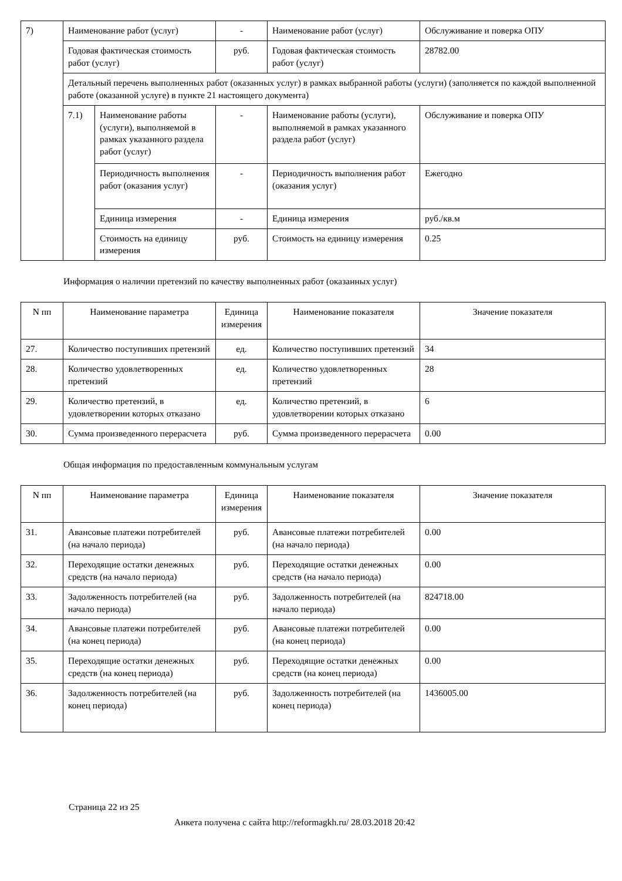| 7) | Наименование работ (услуг) | | - | Наименование работ (услуг) | Обслуживание и поверка ОПУ |
| | Годовая фактическая стоимость работ (услуг) | | руб. | Годовая фактическая стоимость работ (услуг) | 28782.00 |
| | Детальный перечень выполненных работ (оказанных услуг) в рамках выбранной работы (услуги) (заполняется по каждой выполненной работе (оказанной услуге) в пункте 21 настоящего документа) | | | | |
| | 7.1) | Наименование работы (услуги), выполняемой в рамках указанного раздела работ (услуг) | - | Наименование работы (услуги), выполняемой в рамках указанного раздела работ (услуг) | Обслуживание и поверка ОПУ |
| | | Периодичность выполнения работ (оказания услуг) | - | Периодичность выполнения работ (оказания услуг) | Ежегодно |
| | | Единица измерения | - | Единица измерения | руб./кв.м |
| | | Стоимость на единицу измерения | руб. | Стоимость на единицу измерения | 0.25 |
Информация о наличии претензий по качеству выполненных работ (оказанных услуг)
| N пп | Наименование параметра | Единица измерения | Наименование показателя | Значение показателя |
| --- | --- | --- | --- | --- |
| 27. | Количество поступивших претензий | ед. | Количество поступивших претензий | 34 |
| 28. | Количество удовлетворенных претензий | ед. | Количество удовлетворенных претензий | 28 |
| 29. | Количество претензий, в удовлетворении которых отказано | ед. | Количество претензий, в удовлетворении которых отказано | 6 |
| 30. | Сумма произведенного перерасчета | руб. | Сумма произведенного перерасчета | 0.00 |
Общая информация по предоставленным коммунальным услугам
| N пп | Наименование параметра | Единица измерения | Наименование показателя | Значение показателя |
| --- | --- | --- | --- | --- |
| 31. | Авансовые платежи потребителей (на начало периода) | руб. | Авансовые платежи потребителей (на начало периода) | 0.00 |
| 32. | Переходящие остатки денежных средств (на начало периода) | руб. | Переходящие остатки денежных средств (на начало периода) | 0.00 |
| 33. | Задолженность потребителей (на начало периода) | руб. | Задолженность потребителей (на начало периода) | 824718.00 |
| 34. | Авансовые платежи потребителей (на конец периода) | руб. | Авансовые платежи потребителей (на конец периода) | 0.00 |
| 35. | Переходящие остатки денежных средств (на конец периода) | руб. | Переходящие остатки денежных средств (на конец периода) | 0.00 |
| 36. | Задолженность потребителей (на конец периода) | руб. | Задолженность потребителей (на конец периода) | 1436005.00 |
Страница 22 из 25
Анкета получена с сайта http://reformagkh.ru/ 28.03.2018 20:42